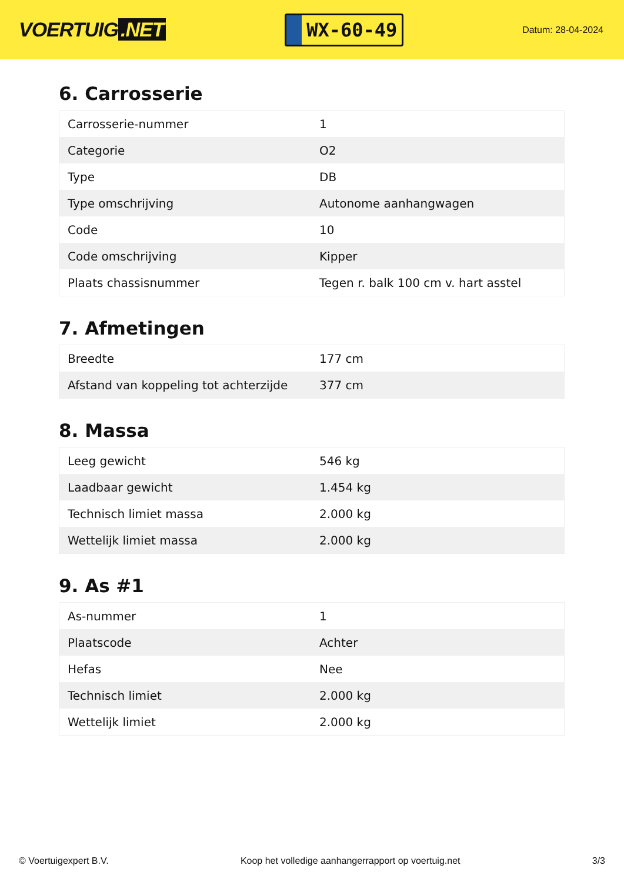VOERTUIG.NET
WX-60-49
Datum: 28-04-2024
6. Carrosserie
| Carrosserie-nummer | 1 |
| Categorie | O2 |
| Type | DB |
| Type omschrijving | Autonome aanhangwagen |
| Code | 10 |
| Code omschrijving | Kipper |
| Plaats chassisnummer | Tegen r. balk 100 cm v. hart asstel |
7. Afmetingen
| Breedte | 177 cm |
| Afstand van koppeling tot achterzijde | 377 cm |
8. Massa
| Leeg gewicht | 546 kg |
| Laadbaar gewicht | 1.454 kg |
| Technisch limiet massa | 2.000 kg |
| Wettelijk limiet massa | 2.000 kg |
9. As #1
| As-nummer | 1 |
| Plaatscode | Achter |
| Hefas | Nee |
| Technisch limiet | 2.000 kg |
| Wettelijk limiet | 2.000 kg |
© Voertuigexpert B.V. Koop het volledige aanhangerrapport op voertuig.net 3/3